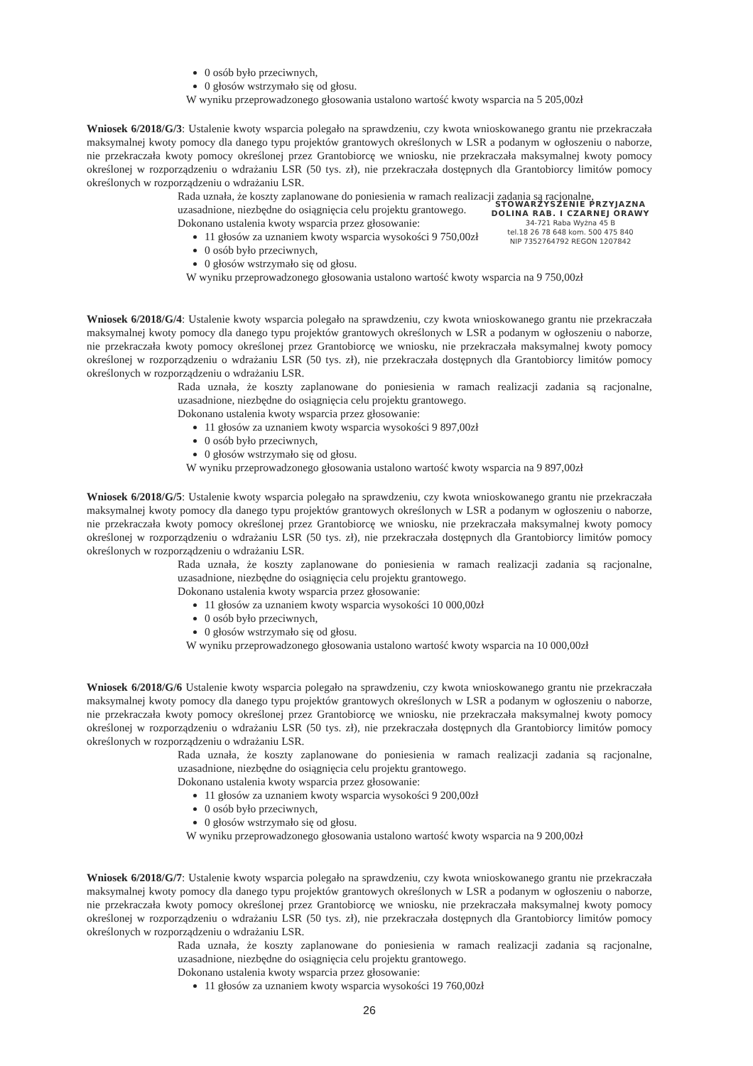0 osób było przeciwnych,
0 głosów wstrzymało się od głosu.
W wyniku przeprowadzonego głosowania ustalono wartość kwoty wsparcia na 5 205,00zł
Wniosek 6/2018/G/3: Ustalenie kwoty wsparcia polegało na sprawdzeniu, czy kwota wnioskowanego grantu nie przekraczała maksymalnej kwoty pomocy dla danego typu projektów grantowych określonych w LSR a podanym w ogłoszeniu o naborze, nie przekraczała kwoty pomocy określonej przez Grantobiorcę we wniosku, nie przekraczała maksymalnej kwoty pomocy określonej w rozporządzeniu o wdrażaniu LSR (50 tys. zł), nie przekraczała dostępnych dla Grantobiorcy limitów pomocy określonych w rozporządzeniu o wdrażaniu LSR.
Rada uznała, że koszty zaplanowane do poniesienia w ramach realizacji zadania są racjonalne,
STOWARZYSZENIE PRZYJAZNA DOLINA RAB. I CZARNEJ ORAWY
34-721 Raba Wyżna 45 B
tel.18 26 78 648 kom. 500 475 840
NIP 7352764792 REGON 1207842
uzasadnione, niezbędne do osiągnięcia celu projektu grantowego.
Dokonano ustalenia kwoty wsparcia przez głosowanie:
11 głosów za uznaniem kwoty wsparcia wysokości 9 750,00zł
0 osób było przeciwnych,
0 głosów wstrzymało się od głosu.
W wyniku przeprowadzonego głosowania ustalono wartość kwoty wsparcia na 9 750,00zł
Wniosek 6/2018/G/4: Ustalenie kwoty wsparcia polegało na sprawdzeniu, czy kwota wnioskowanego grantu nie przekraczała maksymalnej kwoty pomocy dla danego typu projektów grantowych określonych w LSR a podanym w ogłoszeniu o naborze, nie przekraczała kwoty pomocy określonej przez Grantobiorcę we wniosku, nie przekraczała maksymalnej kwoty pomocy określonej w rozporządzeniu o wdrażaniu LSR (50 tys. zł), nie przekraczała dostępnych dla Grantobiorcy limitów pomocy określonych w rozporządzeniu o wdrażaniu LSR.
Rada uznała, że koszty zaplanowane do poniesienia w ramach realizacji zadania są racjonalne, uzasadnione, niezbędne do osiągnięcia celu projektu grantowego.
Dokonano ustalenia kwoty wsparcia przez głosowanie:
11 głosów za uznaniem kwoty wsparcia wysokości 9 897,00zł
0 osób było przeciwnych,
0 głosów wstrzymało się od głosu.
W wyniku przeprowadzonego głosowania ustalono wartość kwoty wsparcia na 9 897,00zł
Wniosek 6/2018/G/5: Ustalenie kwoty wsparcia polegało na sprawdzeniu, czy kwota wnioskowanego grantu nie przekraczała maksymalnej kwoty pomocy dla danego typu projektów grantowych określonych w LSR a podanym w ogłoszeniu o naborze, nie przekraczała kwoty pomocy określonej przez Grantobiorcę we wniosku, nie przekraczała maksymalnej kwoty pomocy określonej w rozporządzeniu o wdrażaniu LSR (50 tys. zł), nie przekraczała dostępnych dla Grantobiorcy limitów pomocy określonych w rozporządzeniu o wdrażaniu LSR.
Rada uznała, że koszty zaplanowane do poniesienia w ramach realizacji zadania są racjonalne, uzasadnione, niezbędne do osiągnięcia celu projektu grantowego.
Dokonano ustalenia kwoty wsparcia przez głosowanie:
11 głosów za uznaniem kwoty wsparcia wysokości 10 000,00zł
0 osób było przeciwnych,
0 głosów wstrzymało się od głosu.
W wyniku przeprowadzonego głosowania ustalono wartość kwoty wsparcia na 10 000,00zł
Wniosek 6/2018/G/6 Ustalenie kwoty wsparcia polegało na sprawdzeniu, czy kwota wnioskowanego grantu nie przekraczała maksymalnej kwoty pomocy dla danego typu projektów grantowych określonych w LSR a podanym w ogłoszeniu o naborze, nie przekraczała kwoty pomocy określonej przez Grantobiorcę we wniosku, nie przekraczała maksymalnej kwoty pomocy określonej w rozporządzeniu o wdrażaniu LSR (50 tys. zł), nie przekraczała dostępnych dla Grantobiorcy limitów pomocy określonych w rozporządzeniu o wdrażaniu LSR.
Rada uznała, że koszty zaplanowane do poniesienia w ramach realizacji zadania są racjonalne, uzasadnione, niezbędne do osiągnięcia celu projektu grantowego.
Dokonano ustalenia kwoty wsparcia przez głosowanie:
11 głosów za uznaniem kwoty wsparcia wysokości 9 200,00zł
0 osób było przeciwnych,
0 głosów wstrzymało się od głosu.
W wyniku przeprowadzonego głosowania ustalono wartość kwoty wsparcia na 9 200,00zł
Wniosek 6/2018/G/7: Ustalenie kwoty wsparcia polegało na sprawdzeniu, czy kwota wnioskowanego grantu nie przekraczała maksymalnej kwoty pomocy dla danego typu projektów grantowych określonych w LSR a podanym w ogłoszeniu o naborze, nie przekraczała kwoty pomocy określonej przez Grantobiorcę we wniosku, nie przekraczała maksymalnej kwoty pomocy określonej w rozporządzeniu o wdrażaniu LSR (50 tys. zł), nie przekraczała dostępnych dla Grantobiorcy limitów pomocy określonych w rozporządzeniu o wdrażaniu LSR.
Rada uznała, że koszty zaplanowane do poniesienia w ramach realizacji zadania są racjonalne, uzasadnione, niezbędne do osiągnięcia celu projektu grantowego.
Dokonano ustalenia kwoty wsparcia przez głosowanie:
11 głosów za uznaniem kwoty wsparcia wysokości 19 760,00zł
26